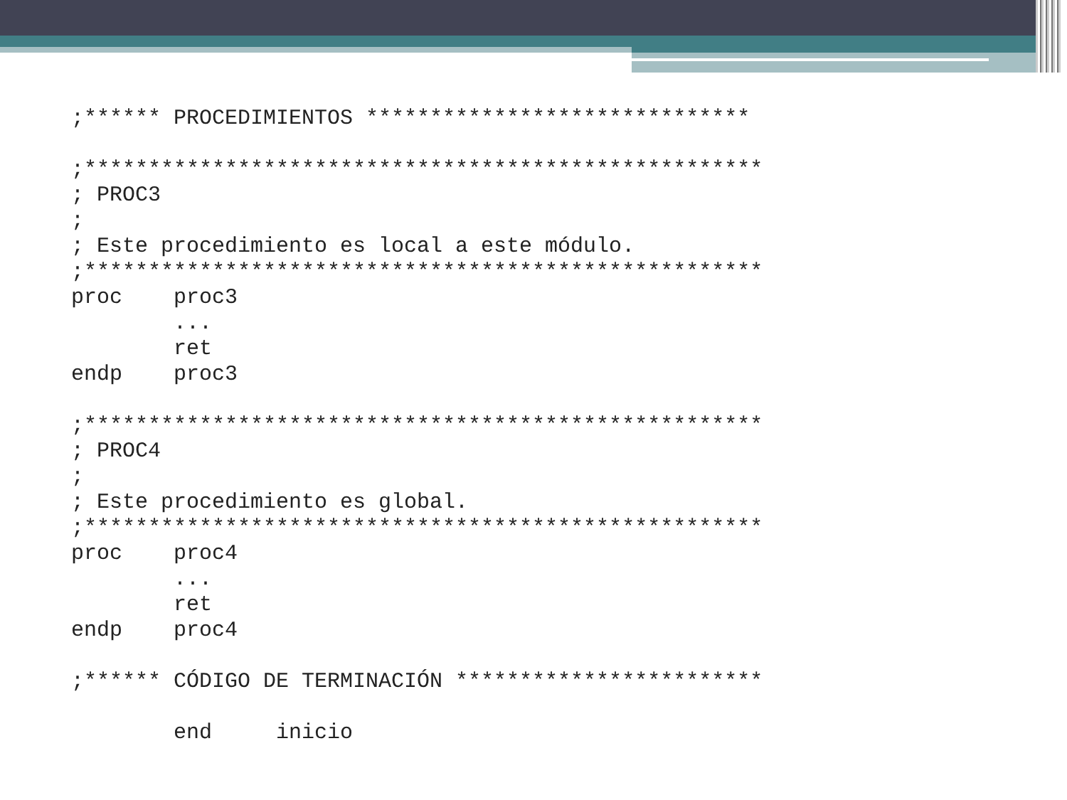;****** PROCEDIMIENTOS ******************************

;*****************************************************
; PROC3
;
; Este procedimiento es local a este módulo.
;*****************************************************
proc    proc3
        ...
        ret
endp    proc3

;*****************************************************
; PROC4
;
; Este procedimiento es global.
;*****************************************************
proc    proc4
        ...
        ret
endp    proc4

;****** CÓDIGO DE TERMINACIÓN ************************

        end     inicio